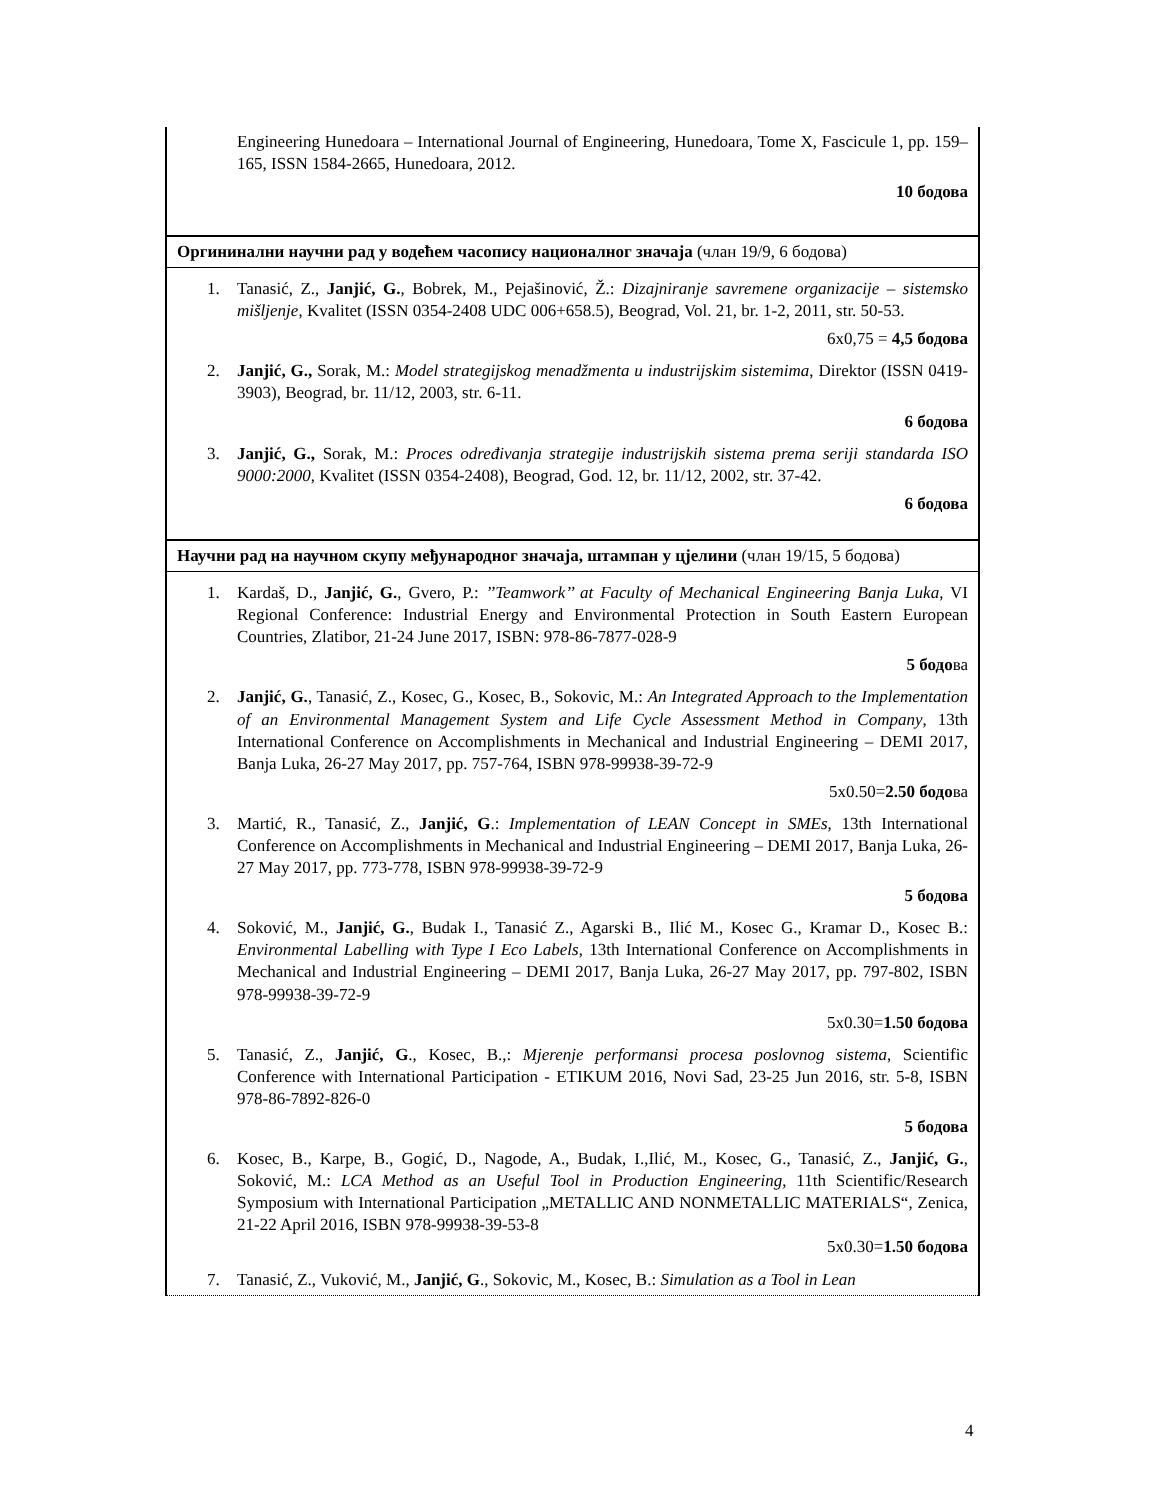| Engineering Hunedoara – International Journal of Engineering, Hunedoara, Tome X, Fascicule 1, pp. 159–165, ISSN 1584-2665, Hunedoara, 2012. 10 бодова |
| Оргининални научни рад у водећем часопису националног значаја (члан 19/9, 6 бодова) |
| 1. Tanasić, Z., Janjić, G. , Bobrek, M., Pejašinović, Ž.: Dizajniranje savremene organizacije – sistemsko mišljenje , Kvalitet (ISSN 0354-2408 UDC 006+658.5), Beograd, Vol. 21, br. 1-2, 2011, str. 50-53. 6x0,75 = 4,5 бодова 2. Janjić, G., Sorak, M.: Model strategijskog menadžmenta u industrijskim sistemima , Direktor (ISSN 0419-3903), Beograd, br. 11/12, 2003, str. 6-11. 6 бодова 3. Janjić, G., Sorak, M.: Proces određivanja strategije industrijskih sistema prema seriji standarda ISO 9000:2000 , Kvalitet (ISSN 0354-2408), Beograd, God. 12, br. 11/12, 2002, str. 37-42. 6 бодова |
| Научни рад на научном скупу међународног значаја, штампан у цјелини (члан 19/15, 5 бодова) |
| 1. Kardaš, D., Janjić, G. , Gvero, P.: ’’Teamwork’’ at Faculty of Mechanical Engineering Banja Luka , VI Regional Conference: Industrial Energy and Environmental Protection in South Eastern European Countries, Zlatibor, 21-24 June 2017, ISBN: 978-86-7877-028-9 5 бодо ва 2. Janjić, G. , Tanasić, Z., Kosec, G., Kosec, B., Sokovic, M.: An Integrated Approach to the Implementation of an Environmental Management System and Life Cycle Assessment Method in Company , 13th International Conference on Accomplishments in Mechanical and Industrial Engineering – DEMI 2017, Banja Luka, 26-27 May 2017, pp. 757-764, ISBN 978-99938-39-72-9 5x0.50= 2.50 бодо ва 3. Martić, R., Tanasić, Z., Janjić, G .: Implementation of LEAN Concept in SMEs , 13th International Conference on Accomplishments in Mechanical and Industrial Engineering – DEMI 2017, Banja Luka, 26-27 May 2017, pp. 773-778, ISBN 978-99938-39-72-9 5 бодова 4. Soković, M., Janjić, G. , Budak I., Tanasić Z., Agarski B., Ilić M., Kosec G., Kramar D., Kosec B.: Environmental Labelling with Type I Eco Labels , 13th International Conference on Accomplishments in Mechanical and Industrial Engineering – DEMI 2017, Banja Luka, 26-27 May 2017, pp. 797-802, ISBN 978-99938-39-72-9 5x0.30= 1.50 бодова 5. Tanasić, Z., Janjić, G ., Kosec, B.,: Mjerenje performansi procesa poslovnog sistema , Scientific Conference with International Participation - ETIKUM 2016, Novi Sad, 23-25 Jun 2016, str. 5-8, ISBN 978-86-7892-826-0 5 бодова 6. Kosec, B., Karpe, B., Gogić, D., Nagode, A., Budak, I.,Ilić, M., Kosec, G., Tanasić, Z., Janjić, G. , Soković, M.: LCA Method as an Useful Tool in Production Engineering , 11th Scientific/Research Symposium with International Participation „METALLIC AND NONMETALLIC MATERIALS“, Zenica, 21-22 April 2016, ISBN 978-99938-39-53-8 5x0.30= 1.50 бодова 7. Tanasić, Z., Vuković, M., Janjić, G ., Sokovic, M., Kosec, B.: Simulation as a Tool in Lean |
4